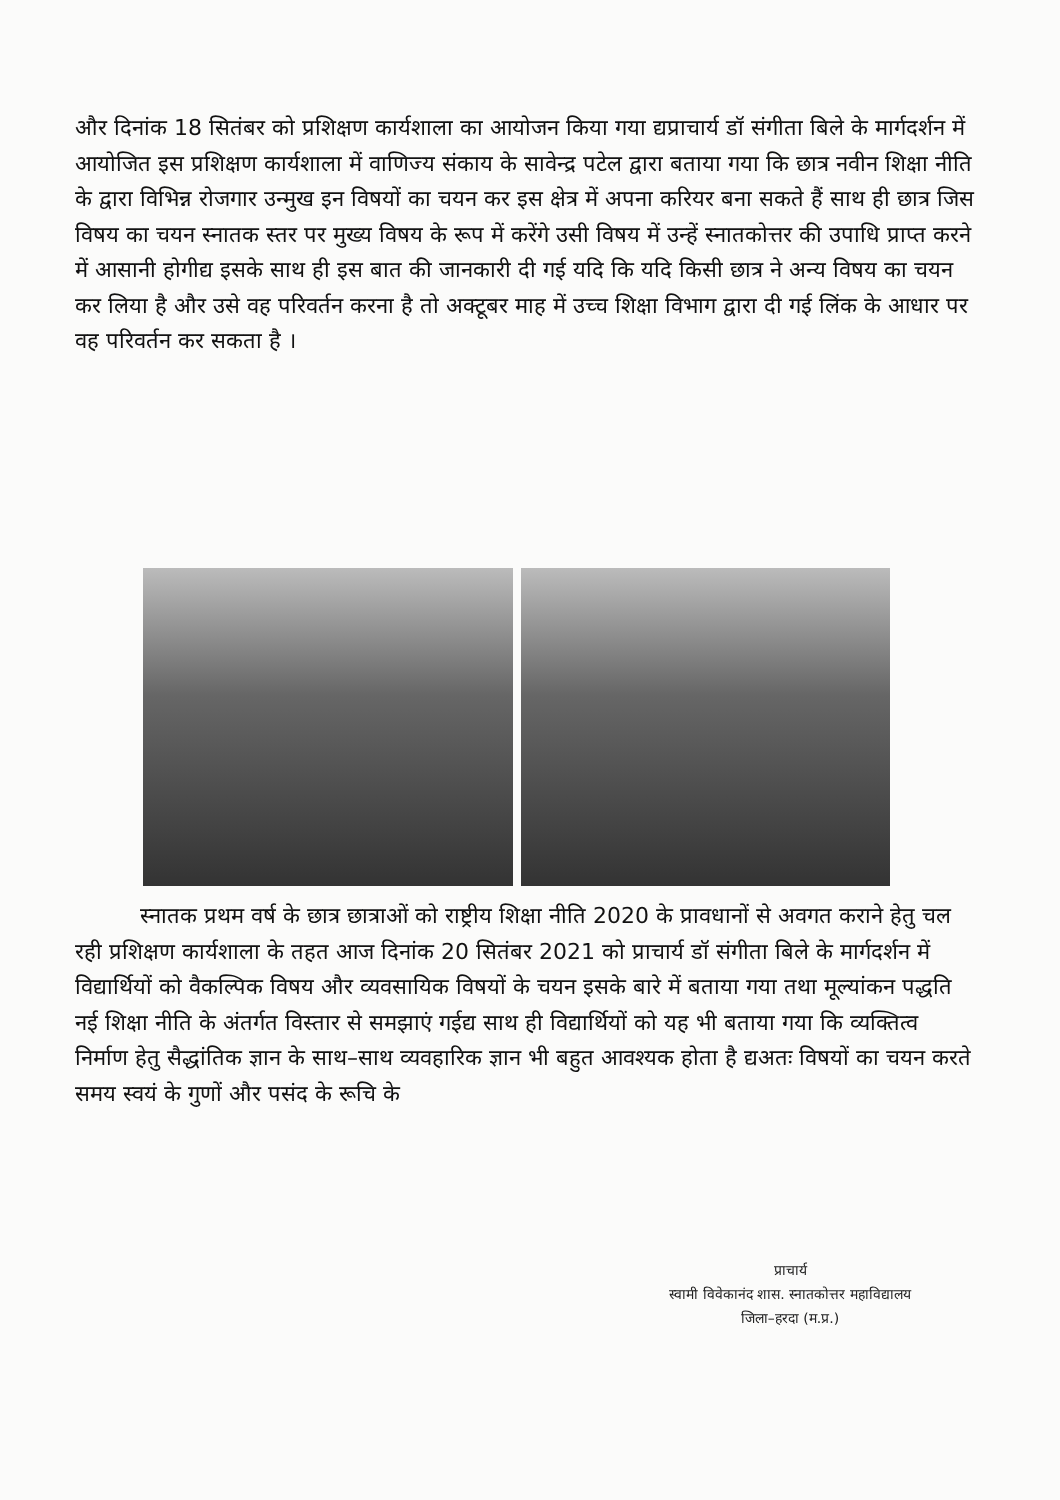और दिनांक 18 सितंबर को प्रशिक्षण कार्यशाला का आयोजन किया गया द्यप्राचार्य डॉ संगीता बिले के मार्गदर्शन में आयोजित इस प्रशिक्षण कार्यशाला में वाणिज्य संकाय के सावेन्द्र पटेल द्वारा बताया गया कि छात्र नवीन शिक्षा नीति के द्वारा विभिन्न रोजगार उन्मुख इन विषयों का चयन कर इस क्षेत्र में अपना करियर बना सकते हैं साथ ही छात्र जिस विषय का चयन स्नातक स्तर पर मुख्य विषय के रूप में करेंगे उसी विषय में उन्हें स्नातकोत्तर की उपाधि प्राप्त करने में आसानी होगीद्य इसके साथ ही इस बात की जानकारी दी गई यदि कि यदि किसी छात्र ने अन्य विषय का चयन कर लिया है और उसे वह परिवर्तन करना है तो अक्टूबर माह में उच्च शिक्षा विभाग द्वारा दी गई लिंक के आधार पर वह परिवर्तन कर सकता है ।
स्नातक प्रथम वर्ष के छात्र छात्राओं को राष्ट्रीय शिक्षा नीति 2020 के प्रावधानों से अवगत कराने हेतु चल रही प्रशिक्षण कार्यशाला के तहत आज दिनांक 20 सितंबर 2021 को प्राचार्य डॉ संगीता बिले के मार्गदर्शन में विद्यार्थियों को वैकल्पिक विषय और व्यवसायिक विषयों के चयन इसके बारे में बताया गया तथा मूल्यांकन पद्धति नई शिक्षा नीति के अंतर्गत विस्तार से समझाएं गईद्य साथ ही विद्यार्थियों को यह भी बताया गया कि व्यक्तित्व निर्माण हेतु सैद्धांतिक ज्ञान के साथ–साथ व्यवहारिक ज्ञान भी बहुत आवश्यक होता है द्यअतः विषयों का चयन करते समय स्वयं के गुणों और पसंद के रूचि के
प्राचार्य
स्वामी विवेकानंद शास. स्नातकोत्तर महाविद्यालय
जिला–हरदा (म.प्र.)